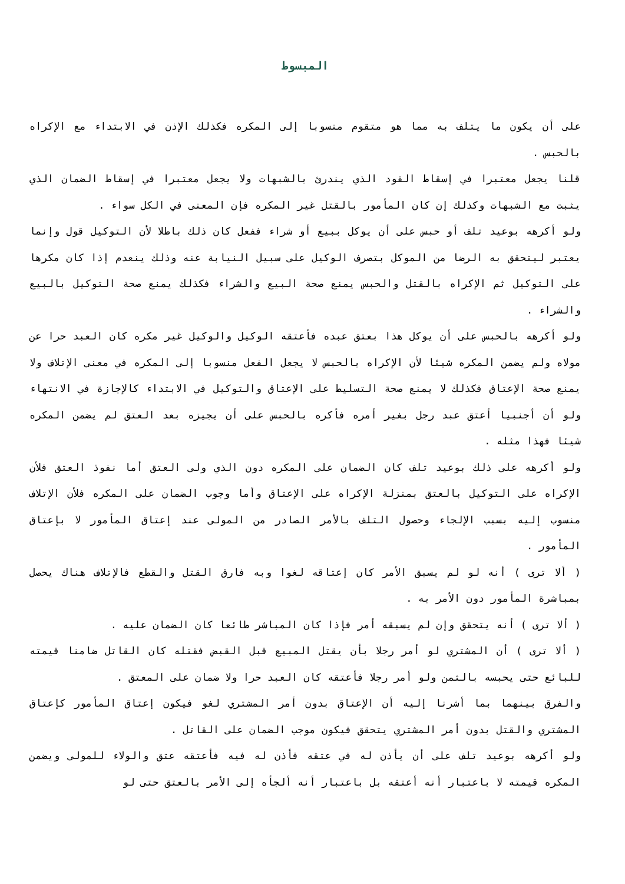المبسوط
على أن يكون ما يتلف به مما هو متقوم منسوبا إلى المكره فكذلك الإذن في الابتداء مع الإكراه بالحبس .
قلنا يجعل معتبرا في إسقاط القود الذي يندرئ بالشبهات ولا يجعل معتبرا في إسقاط الضمان الذي يثبت مع الشبهات وكذلك إن كان المأمور بالقتل غير المكره فإن المعنى في الكل سواء .
ولو أكرهه بوعيد تلف أو حبس على أن يوكل ببيع أو شراء ففعل كان ذلك باطلا لأن التوكيل قول وإنما يعتبر ليتحقق به الرضا من الموكل بتصرف الوكيل على سبيل النيابة عنه وذلك ينعدم إذا كان مكرها على التوكيل ثم الإكراه بالقتل والحبس يمنع صحة البيع والشراء فكذلك يمنع صحة التوكيل بالبيع والشراء .
ولو أكرهه بالحبس على أن يوكل هذا بعتق عبده فأعتقه الوكيل والوكيل غير مكره كان العبد حرا عن مولاه ولم يضمن المكره شيئا لأن الإكراه بالحبس لا يجعل الفعل منسوبا إلى المكره في معنى الإتلاف ولا يمنع صحة الإعتاق فكذلك لا يمنع صحة التسليط على الإعتاق والتوكيل في الابتداء كالإجازة في الانتهاء ولو أن أجنبيا أعتق عبد رجل بغير أمره فأكره بالحبس على أن يجيزه بعد العتق لم يضمن المكره شيئا فهذا مثله .
ولو أكرهه على ذلك بوعيد تلف كان الضمان على المكره دون الذي ولى العتق أما نفوذ العتق فلأن الإكراه على التوكيل بالعتق بمنزلة الإكراه على الإعتاق وأما وجوب الضمان على المكره فلأن الإتلاف منسوب إليه بسبب الإلجاء وحصول التلف بالأمر الصادر من المولى عند إعتاق المأمور لا بإعتاق المأمور .
( ألا ترى ) أنه لو لم يسبق الأمر كان إعتاقه لغوا وبه فارق القتل والقطع فالإتلاف هناك يحصل بمباشرة المأمور دون الأمر به .
( ألا ترى ) أنه يتحقق وإن لم يسبقه أمر فإذا كان المباشر طائعا كان الضمان عليه .
( ألا ترى ) أن المشتري لو أمر رجلا بأن يقتل المبيع قبل القبض فقتله كان القاتل ضامنا قيمته للبائع حتى يحبسه بالثمن ولو أمر رجلا فأعتقه كان العبد حرا ولا ضمان على المعتق .
والفرق بينهما بما أشرنا إليه أن الإعتاق بدون أمر المشتري لغو فيكون إعتاق المأمور كإعتاق المشتري والقتل بدون أمر المشتري يتحقق فيكون موجب الضمان على القاتل .
ولو أكرهه بوعيد تلف على أن يأذن له في عتقه فأذن له فيه فأعتقه عتق والولاء للمولى ويضمن المكره قيمته لا باعتبار أنه أعتقه بل باعتبار أنه ألجأه إلى الأمر بالعتق حتى لو